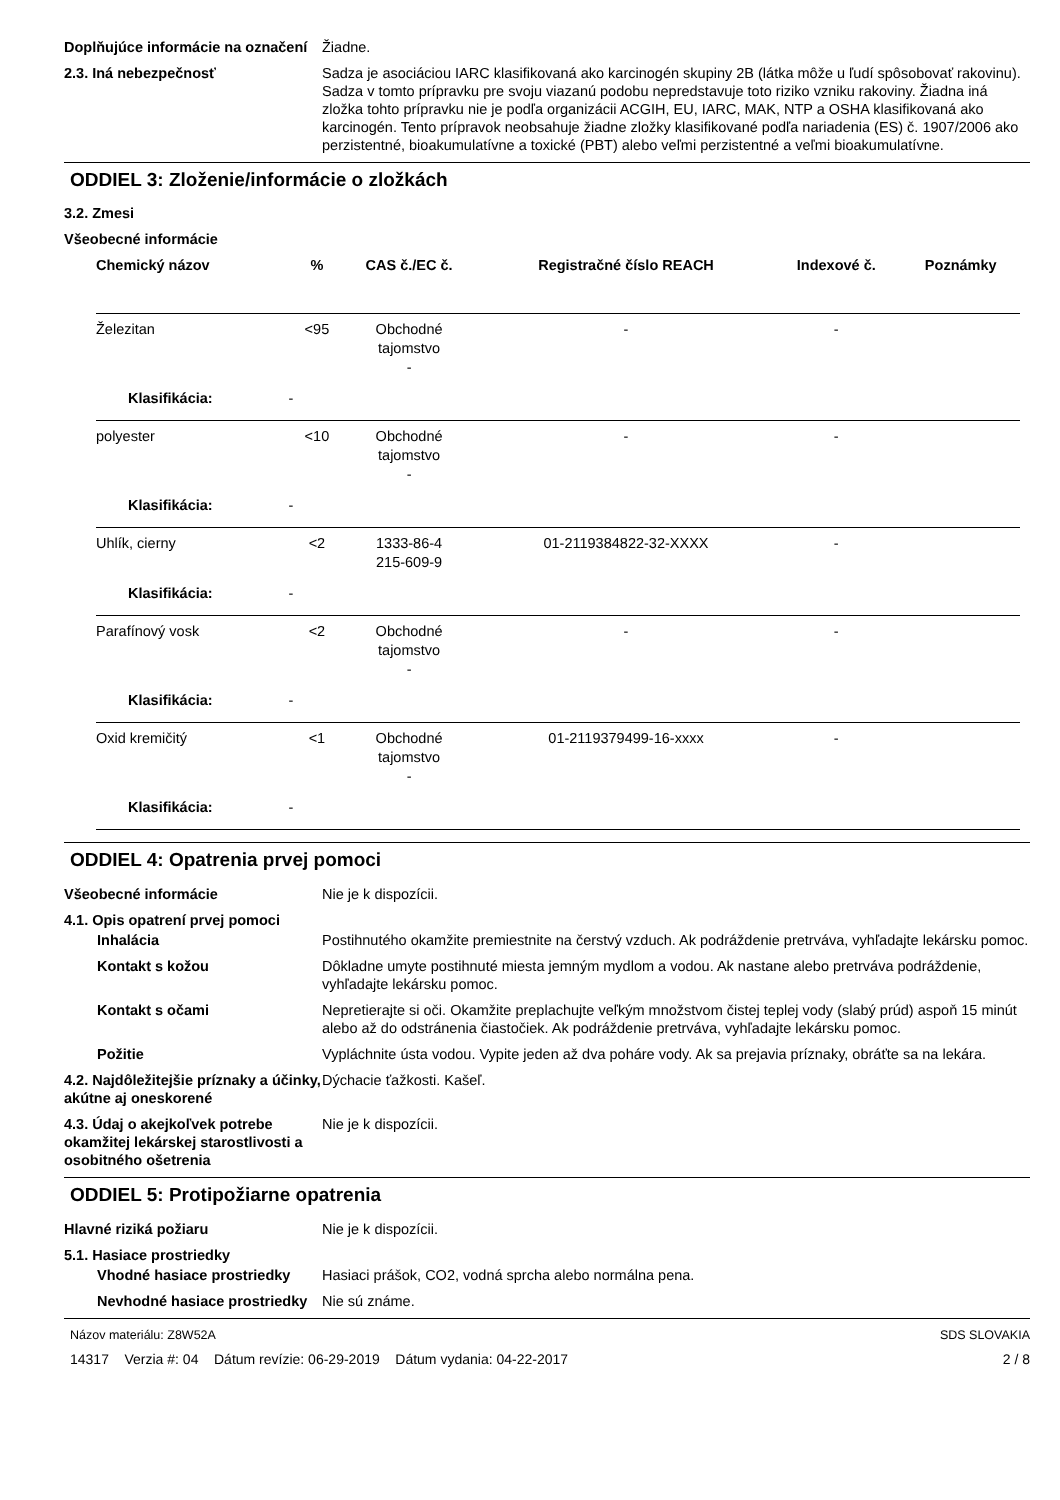Doplňujúce informácie na označení
Žiadne.
2.3. Iná nebezpečnosť Sadza je asociáciou IARC klasifikovaná ako karcinogén skupiny 2B (látka môže u ľudí spôsobovať rakovinu). Sadza v tomto prípravku pre svoju viazanú podobu nepredstavuje toto riziko vzniku rakoviny. Žiadna iná zložka tohto prípravku nie je podľa organizácii ACGIH, EU, IARC, MAK, NTP a OSHA klasifikovaná ako karcinogén. Tento prípravok neobsahuje žiadne zložky klasifikované podľa nariadenia (ES) č. 1907/2006 ako perzistentné, bioakumulatívne a toxické (PBT) alebo veľmi perzistentné a veľmi bioakumulatívne.
ODDIEL 3: Zloženie/informácie o zložkách
3.2. Zmesi
Všeobecné informácie
| Chemický názov | | % | CAS č./EC č. | Registračné číslo REACH | Indexové č. | Poznámky |
| --- | --- | --- | --- | --- | --- | --- |
| Železitan | | <95 | Obchodné tajomstvo - | - | - | |
| Klasifikácia: | - | | | | | |
| polyester | | <10 | Obchodné tajomstvo - | - | - | |
| Klasifikácia: | - | | | | | |
| Uhlík, cierny | | <2 | 1333-86-4 215-609-9 | 01-2119384822-32-XXXX | - | |
| Klasifikácia: | - | | | | | |
| Parafínový vosk | | <2 | Obchodné tajomstvo - | - | - | |
| Klasifikácia: | - | | | | | |
| Oxid kremičitý | | <1 | Obchodné tajomstvo - | 01-2119379499-16-xxxx | - | |
| Klasifikácia: | - | | | | | |
ODDIEL 4: Opatrenia prvej pomoci
Všeobecné informácie Nie je k dispozícii.
4.1. Opis opatrení prvej pomoci
Inhalácia Postihnutého okamžite premiestnite na čerstvý vzduch. Ak podráždenie pretrváva, vyhľadajte lekársku pomoc.
Kontakt s kožou Dôkladne umyte postihnuté miesta jemným mydlom a vodou. Ak nastane alebo pretrváva podráždenie, vyhľadajte lekársku pomoc.
Kontakt s očami Nepretierajte si oči. Okamžite preplachujte veľkým množstvom čistej teplej vody (slabý prúd) aspoň 15 minút alebo až do odstránenia čiastočiek. Ak podráždenie pretrváva, vyhľadajte lekársku pomoc.
Požitie Vypláchnite ústa vodou. Vypite jeden až dva poháre vody. Ak sa prejavia príznaky, obráťte sa na lekára.
4.2. Najdôležitejšie príznaky a účinky, akútne aj oneskorené
Dýchacie ťažkosti. Kašeľ.
4.3. Údaj o akejkoľvek potrebe okamžitej lekárskej starostlivosti a osobitného ošetrenia
Nie je k dispozícii.
ODDIEL 5: Protipožiarne opatrenia
Hlavné riziká požiaru Nie je k dispozícii.
5.1. Hasiace prostriedky
Vhodné hasiace prostriedky
Hasiaci prášok, CO2, vodná sprcha alebo normálna pena.
Nevhodné hasiace prostriedky
Nie sú známe.
Názov materiálu: Z8W52A
14317 Verzia #: 04 Dátum revízie: 06-29-2019 Dátum vydania: 04-22-2017
SDS SLOVAKIA
2 / 8